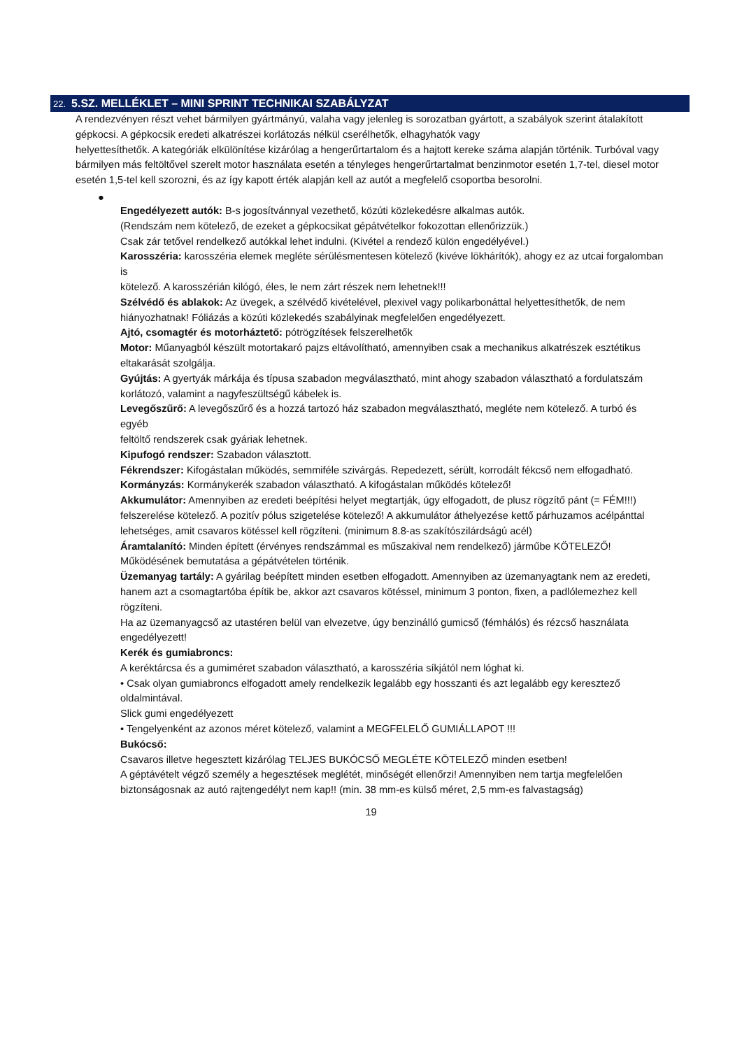22. 5.SZ. MELLÉKLET – MINI SPRINT TECHNIKAI SZABÁLYZAT
A rendezvényen részt vehet bármilyen gyártmányú, valaha vagy jelenleg is sorozatban gyártott, a szabályok szerint átalakított gépkocsi. A gépkocsik eredeti alkatrészei korlátozás nélkül cserélhetők, elhagyhatók vagy
helyettesíthetők. A kategóriák elkülönítése kizárólag a hengerűrtartalom és a hajtott kereke száma alapján történik. Turbóval vagy bármilyen más feltöltővel szerelt motor használata esetén a tényleges hengerűrtartalmat benzinmotor esetén 1,7-tel, diesel motor esetén 1,5-tel kell szorozni, és az így kapott érték alapján kell az autót a megfelelő csoportba besorolni.
●
Engedélyezett autók: B-s jogosítvánnyal vezethető, közúti közlekedésre alkalmas autók.
(Rendszám nem kötelező, de ezeket a gépkocsikat gépátvételkor fokozottan ellenőrizzük.)
Csak zár tetővel rendelkező autókkal lehet indulni. (Kivétel a rendező külön engedélyével.)
Karosszéria: karosszéria elemek megléte sérülésmentesen kötelező (kivéve lökhárítók), ahogy ez az utcai forgalomban is
kötelező. A karosszérián kilógó, éles, le nem zárt részek nem lehetnek!!!
Szélvédő és ablakok: Az üvegek, a szélvédő kivételével, plexivel vagy polikarbonáttal helyettesíthetők, de nem
hiányozhatnak! Fóliázás a közúti közlekedés szabályinak megfelelően engedélyezett.
Ajtó, csomagtér és motorháztető: pótrögzítések felszerelhetők
Motor: Műanyagból készült motortakaró pajzs eltávolítható, amennyiben csak a mechanikus alkatrészek esztétikus
eltakarását szolgálja.
Gyújtás: A gyertyák márkája és típusa szabadon megválasztható, mint ahogy szabadon választható a fordulatszám
korlátozó, valamint a nagyfeszültségű kábelek is.
Levegőszűrő: A levegőszűrő és a hozzá tartozó ház szabadon megválasztható, megléte nem kötelező. A turbó és egyéb
feltöltő rendszerek csak gyáriak lehetnek.
Kipufogó rendszer: Szabadon választott.
Fékrendszer: Kifogástalan működés, semmiféle szivárgás. Repedezett, sérült, korrodált fékcső nem elfogadható.
Kormányzás: Kormánykerék szabadon választható. A kifogástalan működés kötelező!
Akkumulátor: Amennyiben az eredeti beépítési helyet megtartják, úgy elfogadott, de plusz rögzítő pánt (= FÉM!!!)
felszerelése kötelező. A pozitív pólus szigetelése kötelező! A akkumulátor áthelyezése kettő párhuzamos acélpánttal lehetséges, amit csavaros kötéssel kell rögzíteni. (minimum 8.8-as szakítószilárdságú acél)
Áramtalanító: Minden épített (érvényes rendszámmal es műszakival nem rendelkező) járműbe KÖTELEZŐ! Működésének bemutatása a gépátvételen történik.
Üzemanyag tartály: A gyárilag beépített minden esetben elfogadott. Amennyiben az üzemanyagtank nem az eredeti,
hanem azt a csomagtartóba építik be, akkor azt csavaros kötéssel, minimum 3 ponton, fixen, a padlólemezhez kell rögzíteni.
Ha az üzemanyagcső az utastéren belül van elvezetve, úgy benzinálló gumicső (fémhálós) és rézcső használata
engedélyezett!
Kerék és gumiabroncs:
A keréktárcsa és a gumiméret szabadon választható, a karosszéria síkjától nem lóghat ki.
• Csak olyan gumiabroncs elfogadott amely rendelkezik legalább egy hosszanti és azt legalább egy keresztező oldalmintával.
Slick gumi engedélyezett
• Tengelyenként az azonos méret kötelező, valamint a MEGFELELŐ GUMIÁLLAPOT !!!
Bukócső:
Csavaros illetve hegesztett kizárólag TELJES BUKÓCSŐ MEGLÉTE KÖTELEZŐ minden esetben!
A géptávételt végző személy a hegesztések meglétét, minőségét ellenőrzi! Amennyiben nem tartja megfelelően
biztonságosnak az autó rajtengedélyt nem kap!! (min. 38 mm-es külső méret, 2,5 mm-es falvastagság)
19